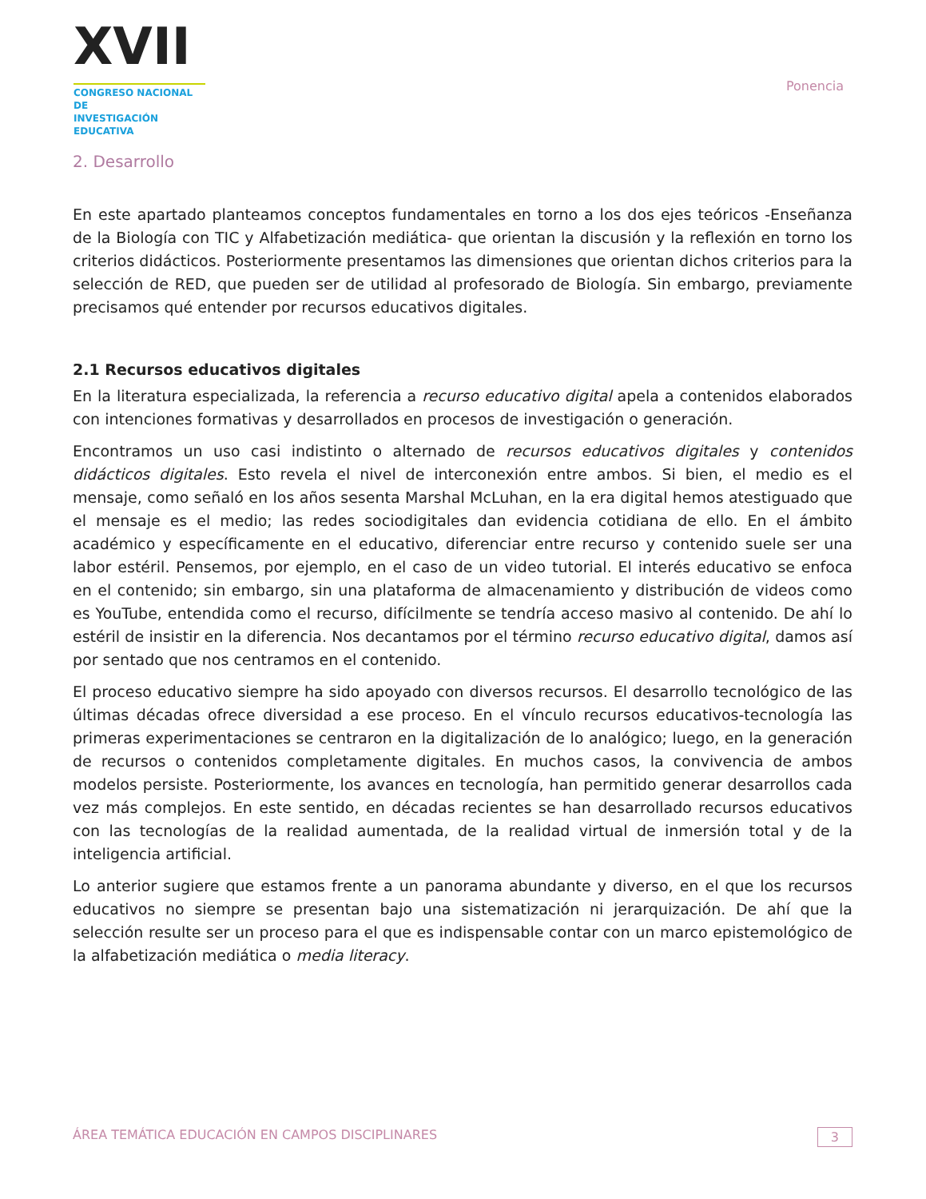XVII
CONGRESO NACIONAL DE
INVESTIGACIÓN EDUCATIVA
Ponencia
2. Desarrollo
En este apartado planteamos conceptos fundamentales en torno a los dos ejes teóricos -Enseñanza de la Biología con TIC y Alfabetización mediática- que orientan la discusión y la reflexión en torno los criterios didácticos. Posteriormente presentamos las dimensiones que orientan dichos criterios para la selección de RED, que pueden ser de utilidad al profesorado de Biología. Sin embargo, previamente precisamos qué entender por recursos educativos digitales.
2.1 Recursos educativos digitales
En la literatura especializada, la referencia a recurso educativo digital apela a contenidos elaborados con intenciones formativas y desarrollados en procesos de investigación o generación.
Encontramos un uso casi indistinto o alternado de recursos educativos digitales y contenidos didácticos digitales. Esto revela el nivel de interconexión entre ambos. Si bien, el medio es el mensaje, como señaló en los años sesenta Marshal McLuhan, en la era digital hemos atestiguado que el mensaje es el medio; las redes sociodigitales dan evidencia cotidiana de ello. En el ámbito académico y específicamente en el educativo, diferenciar entre recurso y contenido suele ser una labor estéril. Pensemos, por ejemplo, en el caso de un video tutorial. El interés educativo se enfoca en el contenido; sin embargo, sin una plataforma de almacenamiento y distribución de videos como es YouTube, entendida como el recurso, difícilmente se tendría acceso masivo al contenido. De ahí lo estéril de insistir en la diferencia. Nos decantamos por el término recurso educativo digital, damos así por sentado que nos centramos en el contenido.
El proceso educativo siempre ha sido apoyado con diversos recursos. El desarrollo tecnológico de las últimas décadas ofrece diversidad a ese proceso. En el vínculo recursos educativos-tecnología las primeras experimentaciones se centraron en la digitalización de lo analógico; luego, en la generación de recursos o contenidos completamente digitales. En muchos casos, la convivencia de ambos modelos persiste. Posteriormente, los avances en tecnología, han permitido generar desarrollos cada vez más complejos. En este sentido, en décadas recientes se han desarrollado recursos educativos con las tecnologías de la realidad aumentada, de la realidad virtual de inmersión total y de la inteligencia artificial.
Lo anterior sugiere que estamos frente a un panorama abundante y diverso, en el que los recursos educativos no siempre se presentan bajo una sistematización ni jerarquización. De ahí que la selección resulte ser un proceso para el que es indispensable contar con un marco epistemológico de la alfabetización mediática o media literacy.
ÁREA TEMÁTICA EDUCACIÓN EN CAMPOS DISCIPLINARES 3